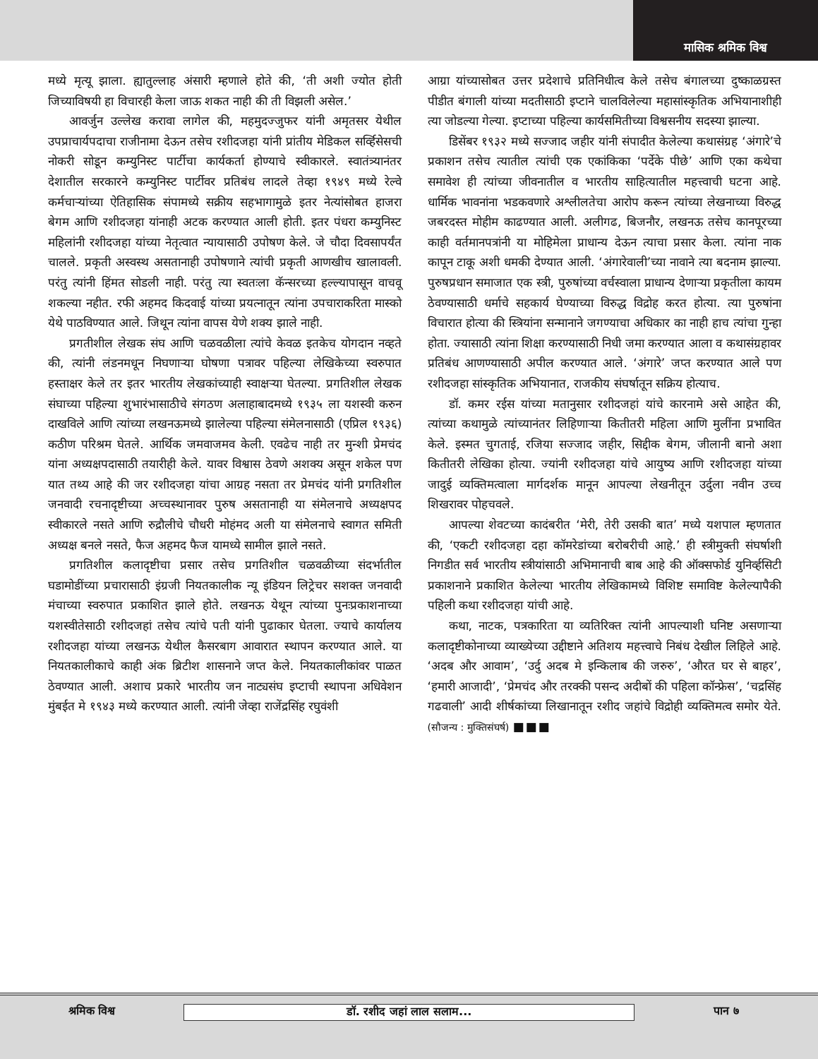मासिक श्रमिक विश्व
मध्ये मृत्यू झाला. ह्यातुल्लाह अंसारी म्हणाले होते की, ‘ती अशी ज्योत होती जिच्याविषयी हा विचारही केला जाऊ शकत नाही की ती विझली असेल.’
आवर्जुन उल्लेख करावा लागेल की, महमुदज्जुफर यांनी अमृतसर येथील उपप्राचार्यपदाचा राजीनामा देऊन तसेच रशीदजहा यांनी प्रांतीय मेडिकल सर्व्हिसेसची नोकरी सोडून कम्युनिस्ट पार्टीचा कार्यकर्ता होण्याचे स्वीकारले. स्वातंत्र्यानंतर देशातील सरकारने कम्युनिस्ट पार्टीवर प्रतिबंध लादले तेव्हा १९४९ मध्ये रेल्वे कर्मचाऱ्यांच्या ऐतिहासिक संपामध्ये सक्रीय सहभागामुळे इतर नेत्यांसोबत हाजरा बेगम आणि रशीदजहा यांनाही अटक करण्यात आली होती. इतर पंधरा कम्युनिस्ट महिलांनी रशीदजहा यांच्या नेतृत्वात न्यायासाठी उपोषण केले. जे चौदा दिवसापर्यंत चालले. प्रकृती अस्वस्थ असतानाही उपोषणाने त्यांची प्रकृती आणखीच खालावली. परंतु त्यांनी हिंमत सोडली नाही. परंतु त्या स्वतःला कॅन्सरच्या हल्ल्यापासून वाचवू शकल्या नहीत. रफी अहमद किदवाई यांच्या प्रयत्नातून त्यांना उपचाराकरिता मास्को येथे पाठविण्यात आले. जिथून त्यांना वापस येणे शक्य झाले नाही.
प्रगतीशील लेखक संघ आणि चळवळीला त्यांचे केवळ इतकेच योगदान नव्हते की, त्यांनी लंडनमधून निघणाऱ्या घोषणा पत्रावर पहिल्या लेखिकेच्या स्वरुपात हस्ताक्षर केले तर इतर भारतीय लेखकांच्याही स्वाक्षऱ्या घेतल्या. प्रगतिशील लेखक संघाच्या पहिल्या शुभारंभासाठीचे संगठण अलाहाबादमध्ये १९३५ ला यशस्वी करुन दाखविले आणि त्यांच्या लखनऊमध्ये झालेल्या पहिल्या संमेलनासाठी (एप्रिल १९३६) कठीण परिश्रम घेतले. आर्थिक जमवाजमव केली. एवढेच नाही तर मुन्शी प्रेमचंद यांना अध्यक्षपदासाठी तयारीही केले. यावर विश्वास ठेवणे अशक्य असून शकेल पण यात तथ्य आहे की जर रशीदजहा यांचा आग्रह नसता तर प्रेमचंद यांनी प्रगतिशील जनवादी रचनादृष्टीच्या अच्चस्थानावर पुरुष असतानाही या संमेलनाचे अध्यक्षपद स्वीकारले नसते आणि रुद्रौलीचे चौधरी मोहंमद अली या संमेलनाचे स्वागत समिती अध्यक्ष बनले नसते, फैज अहमद फैज यामध्ये सामील झाले नसते.
प्रगतिशील कलादृष्टीचा प्रसार तसेच प्रगतिशील चळवळीच्या संदर्भातील घडामोडींच्या प्रचारासाठी इंग्रजी नियतकालीक न्यू इंडियन लिट्रेचर सशक्त जनवादी मंचाच्या स्वरुपात प्रकाशित झाले होते. लखनऊ येथून त्यांच्या पुनःप्रकाशनाच्या यशस्वीतेसाठी रशीदजहां तसेच त्यांचे पती यांनी पुढाकार घेतला. ज्याचे कार्यालय रशीदजहा यांच्या लखनऊ येथील कैसरबाग आवारात स्थापन करण्यात आले. या नियतकालीकाचे काही अंक ब्रिटीश शासनाने जप्त केले. नियतकालीकांवर पाळत ठेवण्यात आली. अशाच प्रकारे भारतीय जन नाट्यसंघ इप्टाची स्थापना अधिवेशन मुंबईत मे १९४३ मध्ये करण्यात आली. त्यांनी जेव्हा राजेंद्रसिंह रघुवंशी
आग्रा यांच्यासोबत उत्तर प्रदेशाचे प्रतिनिधीत्व केले तसेच बंगालच्या दुष्काळग्रस्त पीडीत बंगाली यांच्या मदतीसाठी इप्टाने चालविलेल्या महासांस्कृतिक अभियानाशीही त्या जोडल्या गेल्या. इप्टाच्या पहिल्या कार्यसमितीच्या विश्वसनीय सदस्या झाल्या.
डिसेंबर १९३२ मध्ये सज्जाद जहीर यांनी संपादीत केलेल्या कथासंग्रह ‘अंगारे’चे प्रकाशन तसेच त्यातील त्यांची एक एकांकिका ‘पर्देके पीछे’ आणि एका कथेचा समावेश ही त्यांच्या जीवनातील व भारतीय साहित्यातील महत्त्वाची घटना आहे. धार्मिक भावनांना भडकवणारे अश्लीलतेचा आरोप करून त्यांच्या लेखनाच्या विरुद्ध जबरदस्त मोहीम काढण्यात आली. अलीगढ, बिजनौर, लखनऊ तसेच कानपूरच्या काही वर्तमानपत्रांनी या मोहिमेला प्राधान्य देऊन त्याचा प्रसार केला. त्यांना नाक कापून टाकू अशी धमकी देण्यात आली. ‘अंगारेवाली’च्या नावाने त्या बदनाम झाल्या. पुरुषप्रधान समाजात एक स्त्री, पुरुषांच्या वर्चस्वाला प्राधान्य देणाऱ्या प्रकृतीला कायम ठेवण्यासाठी धर्माचे सहकार्य घेण्याच्या विरुद्ध विद्रोह करत होत्या. त्या पुरुषांना विचारात होत्या की स्त्रियांना सन्मानाने जगण्याचा अधिकार का नाही हाच त्यांचा गुन्हा होता. ज्यासाठी त्यांना शिक्षा करण्यासाठी निधी जमा करण्यात आला व कथासंग्रहावर प्रतिबंध आणण्यासाठी अपील करण्यात आले. ‘अंगारे’ जप्त करण्यात आले पण रशीदजहा सांस्कृतिक अभियानात, राजकीय संघर्षातून सक्रिय होत्याच.
डॉ. कमर रईस यांच्या मतानुसार रशीदजहां यांचे कारनामे असे आहेत की, त्यांच्या कथामुळे त्यांच्यानंतर लिहिणाऱ्या कितीतरी महिला आणि मुलींना प्रभावित केले. इस्मत चुगताई, रजिया सज्जाद जहीर, सिद्दीक बेगम, जीलानी बानो अशा कितीतरी लेखिका होत्या. ज्यांनी रशीदजहा यांचे आयुष्य आणि रशीदजहा यांच्या जादुई व्यक्तिमत्वाला मार्गदर्शक मानून आपल्या लेखनीतून उर्दुला नवीन उच्च शिखरावर पोहचवले.
आपल्या शेवटच्या कादंबरीत ‘मेरी, तेरी उसकी बात’ मध्ये यशपाल म्हणतात की, ‘एकटी रशीदजहा दहा कॉमरेडांच्या बरोबरीची आहे.’ ही स्त्रीमुक्ती संघर्षाशी निगडीत सर्व भारतीय स्त्रीयांसाठी अभिमानाची बाब आहे की ऑक्सफोर्ड युनिर्व्हसिटी प्रकाशनाने प्रकाशित केलेल्या भारतीय लेखिकामध्ये विशिष्ट समाविष्ट केलेल्यापैकी पहिली कथा रशीदजहा यांची आहे.
कथा, नाटक, पत्रकारिता या व्यतिरिक्त त्यांनी आपल्याशी घनिष्ट असणाऱ्या कलादृष्टीकोनाच्या व्याख्येच्या उद्दीष्टाने अतिशय महत्त्वाचे निबंध देखील लिहिले आहे. ‘अदब और आवाम’, ‘उर्दु अदब मे इन्किलाब की जरुरु’, ‘औरत घर से बाहर’, ‘हमारी आजादी’, ‘प्रेमचंद और तरक्की पसन्द अदीबों की पहिला कॉन्फ्रेस’, ‘चद्रसिंह गढवाली’ आदी शीर्षकांच्या लिखानातून रशीद जहांचे विद्रोही व्यक्तिमत्व समोर येते. (सौजन्य : मुक्तिसंघर्ष) ■■■
श्रमिक विश्व डॉ. रशीद जहां लाल सलाम... पान ७